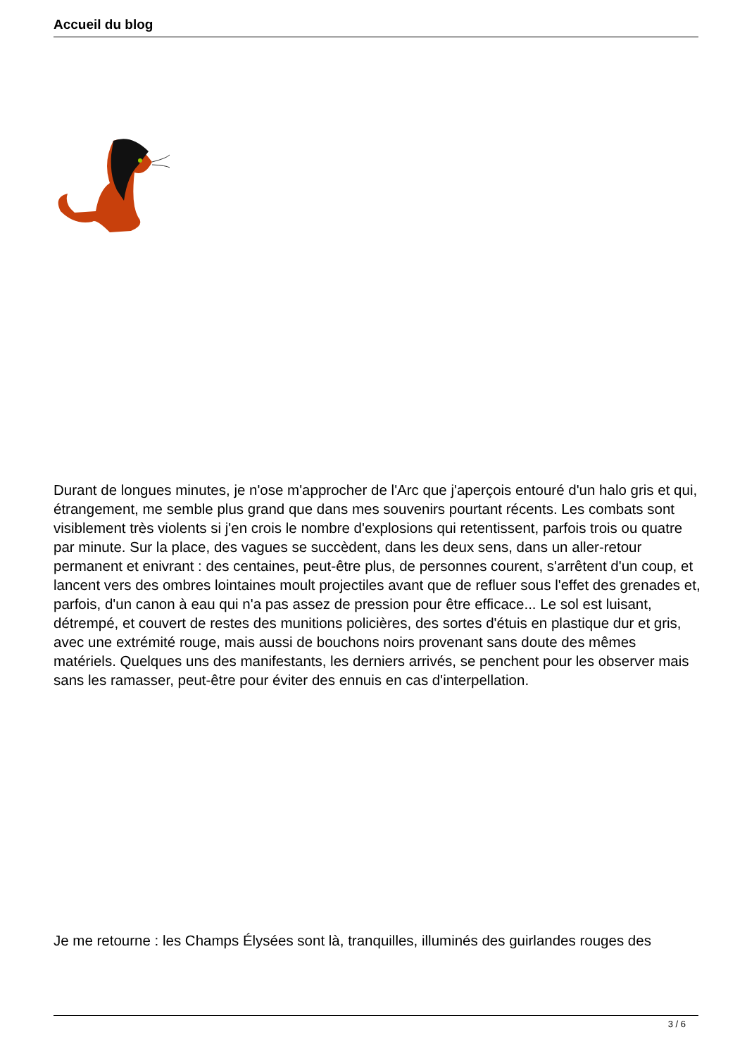Accueil du blog
Durant de longues minutes, je n'ose m'approcher de l'Arc que j'aperçois entouré d'un halo gris et qui, étrangement, me semble plus grand que dans mes souvenirs pourtant récents. Les combats sont visiblement très violents si j'en crois le nombre d'explosions qui retentissent, parfois trois ou quatre par minute. Sur la place, des vagues se succèdent, dans les deux sens, dans un aller-retour permanent et enivrant : des centaines, peut-être plus, de personnes courent, s'arrêtent d'un coup, et lancent vers des ombres lointaines moult projectiles avant que de refluer sous l'effet des grenades et, parfois, d'un canon à eau qui n'a pas assez de pression pour être efficace... Le sol est luisant, détrempé, et couvert de restes des munitions policières, des sortes d'étuis en plastique dur et gris, avec une extrémité rouge, mais aussi de bouchons noirs provenant sans doute des mêmes matériels. Quelques uns des manifestants, les derniers arrivés, se penchent pour les observer mais sans les ramasser, peut-être pour éviter des ennuis en cas d'interpellation.
Je me retourne : les Champs Élysées sont là, tranquilles, illuminés des guirlandes rouges des
3 / 6